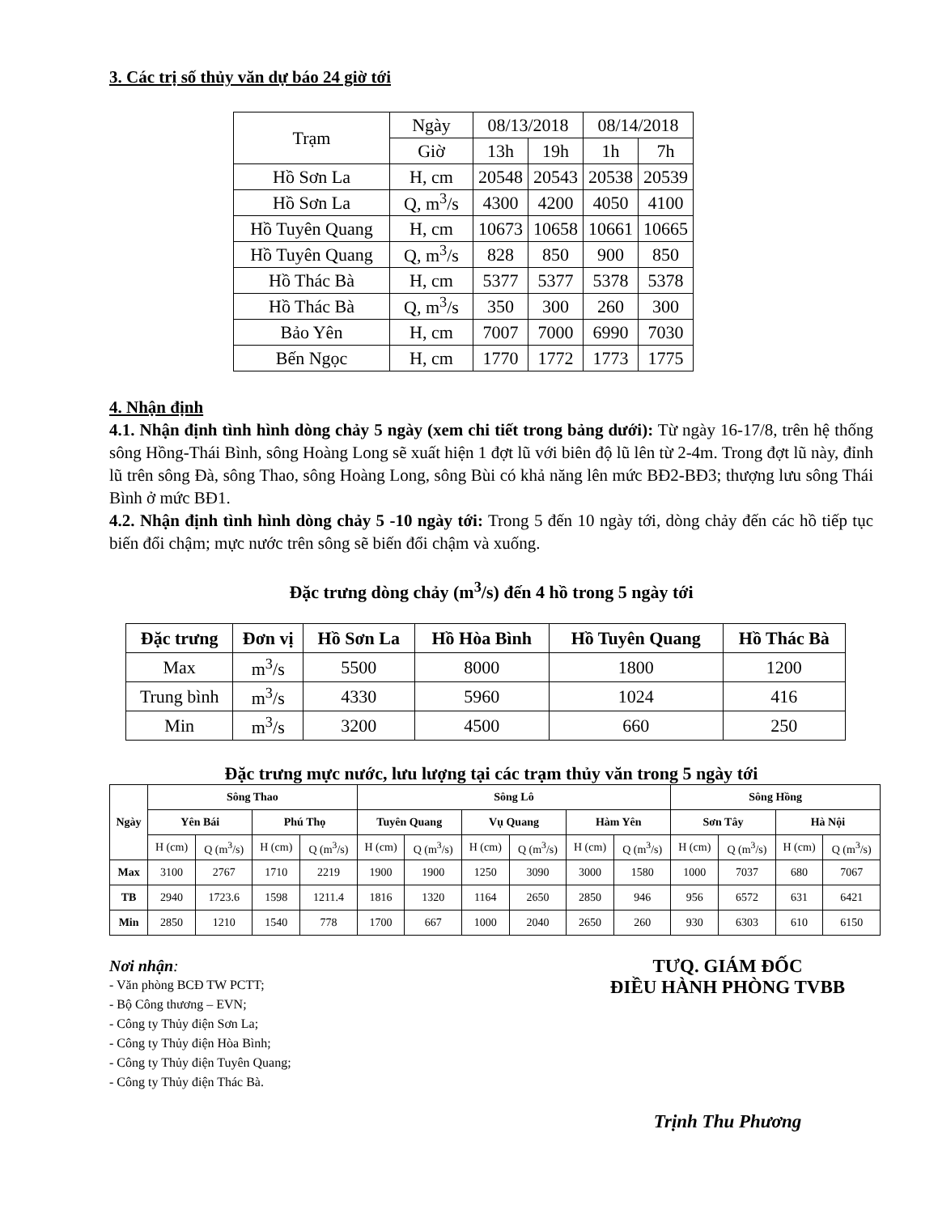3. Các trị số thủy văn dự báo 24 giờ tới
| Trạm | Ngày | 08/13/2018 | | 08/14/2018 | |
| | Giờ | 13h | 19h | 1h | 7h |
| Hồ Sơn La | H, cm | 20548 | 20543 | 20538 | 20539 |
| Hồ Sơn La | Q, m<sup>3</sup>/s | 4300 | 4200 | 4050 | 4100 |
| Hồ Tuyên Quang | H, cm | 10673 | 10658 | 10661 | 10665 |
| Hồ Tuyên Quang | Q, m<sup>3</sup>/s | 828 | 850 | 900 | 850 |
| Hồ Thác Bà | H, cm | 5377 | 5377 | 5378 | 5378 |
| Hồ Thác Bà | Q, m<sup>3</sup>/s | 350 | 300 | 260 | 300 |
| Bảo Yên | H, cm | 7007 | 7000 | 6990 | 7030 |
| Bến Ngọc | H, cm | 1770 | 1772 | 1773 | 1775 |
4. Nhận định
4.1. Nhận định tình hình dòng chảy 5 ngày (xem chi tiết trong bảng dưới): Từ ngày 16-17/8, trên hệ thống sông Hồng-Thái Bình, sông Hoàng Long sẽ xuất hiện 1 đợt lũ với biên độ lũ lên từ 2-4m. Trong đợt lũ này, đỉnh lũ trên sông Đà, sông Thao, sông Hoàng Long, sông Bùi có khả năng lên mức BĐ2-BĐ3; thượng lưu sông Thái Bình ở mức BĐ1.
4.2. Nhận định tình hình dòng chảy 5 -10 ngày tới: Trong 5 đến 10 ngày tới, dòng chảy đến các hồ tiếp tục biến đổi chậm; mực nước trên sông sẽ biến đổi chậm và xuống.
Đặc trưng dòng chảy (m<sup>3</sup>/s) đến 4 hồ trong 5 ngày tới
| Đặc trưng | Đơn vị | Hồ Sơn La | Hồ Hòa Bình | Hồ Tuyên Quang | Hồ Thác Bà |
| --- | --- | --- | --- | --- | --- |
| Max | m<sup>3</sup>/s | 5500 | 8000 | 1800 | 1200 |
| Trung bình | m<sup>3</sup>/s | 4330 | 5960 | 1024 | 416 |
| Min | m<sup>3</sup>/s | 3200 | 4500 | 660 | 250 |
Đặc trưng mực nước, lưu lượng tại các trạm thủy văn trong 5 ngày tới
| Ngày | Sông Thao | | | | Sông Lô | | | | | | Sông Hồng | | | |
| --- | --- | --- | --- | --- | --- | --- | --- | --- | --- | --- | --- | --- | --- | --- |
| | Yên Bái | | Phú Thọ | | Tuyên Quang | | Vụ Quang | | Hàm Yên | | Sơn Tây | | Hà Nội | |
| | H (cm) | Q (m<sup>3</sup>/s) | H (cm) | Q (m<sup>3</sup>/s) | H (cm) | Q (m<sup>3</sup>/s) | H (cm) | Q (m<sup>3</sup>/s) | H (cm) | Q (m<sup>3</sup>/s) | H (cm) | Q (m<sup>3</sup>/s) | H (cm) | Q (m<sup>3</sup>/s) |
| Max | 3100 | 2767 | 1710 | 2219 | 1900 | 1900 | 1250 | 3090 | 3000 | 1580 | 1000 | 7037 | 680 | 7067 |
| TB | 2940 | 1723.6 | 1598 | 1211.4 | 1816 | 1320 | 1164 | 2650 | 2850 | 946 | 956 | 6572 | 631 | 6421 |
| Min | 2850 | 1210 | 1540 | 778 | 1700 | 667 | 1000 | 2040 | 2650 | 260 | 930 | 6303 | 610 | 6150 |
Nơi nhận:
- Văn phòng BCĐ TW PCTT;
- Bộ Công thương – EVN;
- Công ty Thủy điện Sơn La;
- Công ty Thủy điện Hòa Bình;
- Công ty Thủy điện Tuyên Quang;
- Công ty Thủy điện Thác Bà.
TƯQ. GIÁM ĐỐC
ĐIỀU HÀNH PHÒNG TVBB
Trịnh Thu Phương